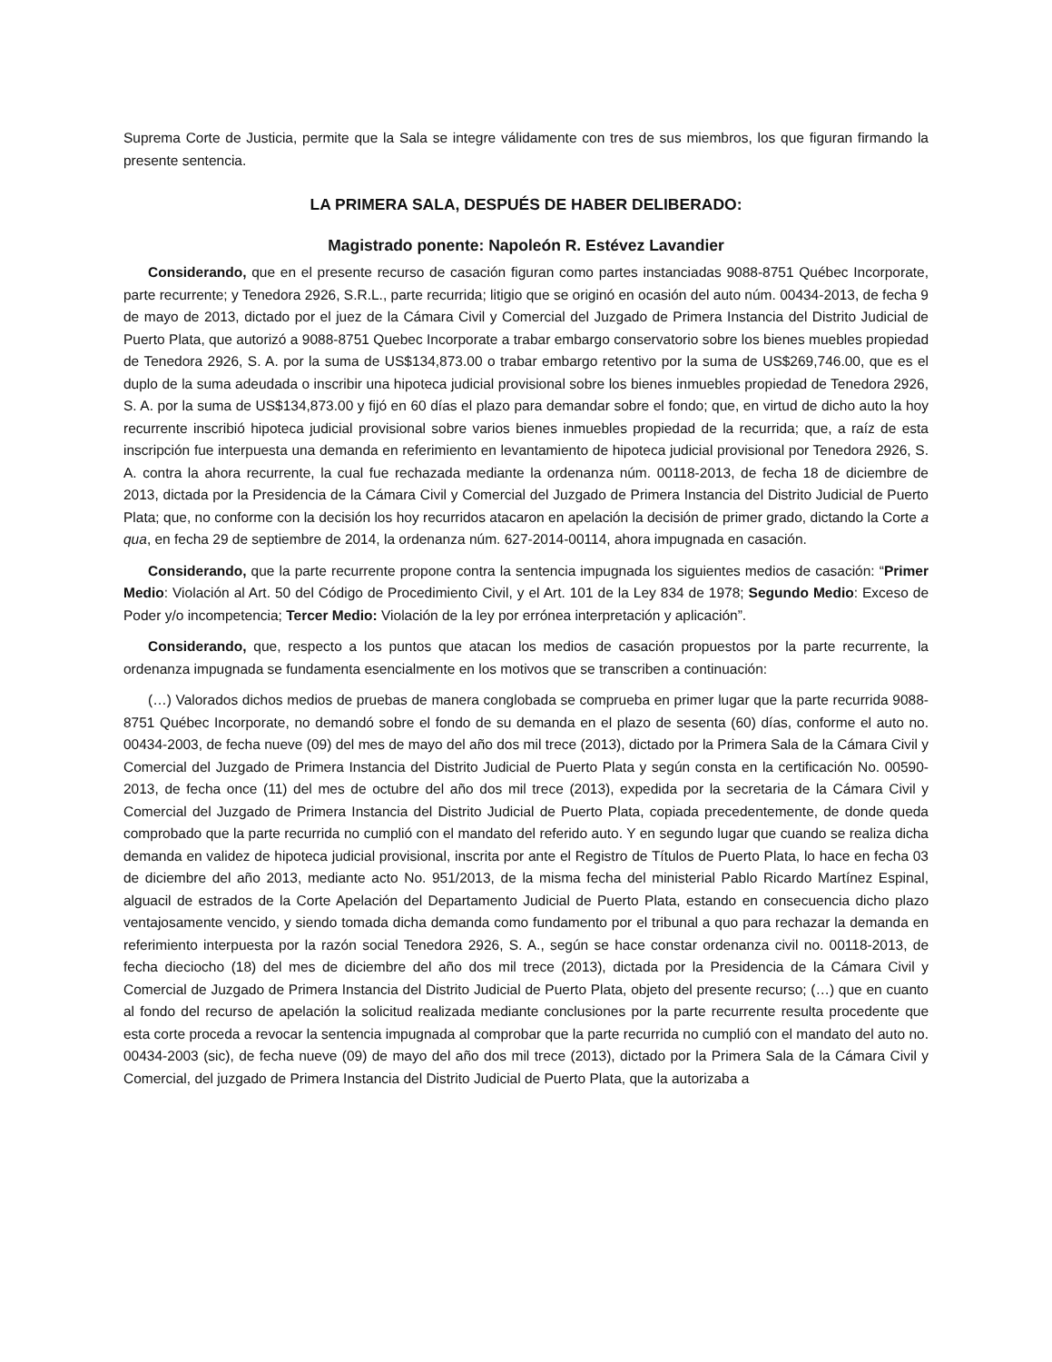Suprema Corte de Justicia, permite que la Sala se integre válidamente con tres de sus miembros, los que figuran firmando la presente sentencia.
LA PRIMERA SALA, DESPUÉS DE HABER DELIBERADO:
Magistrado ponente: Napoleón R. Estévez Lavandier
Considerando, que en el presente recurso de casación figuran como partes instanciadas 9088-8751 Québec Incorporate, parte recurrente; y Tenedora 2926, S.R.L., parte recurrida; litigio que se originó en ocasión del auto núm. 00434-2013, de fecha 9 de mayo de 2013, dictado por el juez de la Cámara Civil y Comercial del Juzgado de Primera Instancia del Distrito Judicial de Puerto Plata, que autorizó a 9088-8751 Quebec Incorporate a trabar embargo conservatorio sobre los bienes muebles propiedad de Tenedora 2926, S. A. por la suma de US$134,873.00 o trabar embargo retentivo por la suma de US$269,746.00, que es el duplo de la suma adeudada o inscribir una hipoteca judicial provisional sobre los bienes inmuebles propiedad de Tenedora 2926, S. A. por la suma de US$134,873.00 y fijó en 60 días el plazo para demandar sobre el fondo; que, en virtud de dicho auto la hoy recurrente inscribió hipoteca judicial provisional sobre varios bienes inmuebles propiedad de la recurrida; que, a raíz de esta inscripción fue interpuesta una demanda en referimiento en levantamiento de hipoteca judicial provisional por Tenedora 2926, S. A. contra la ahora recurrente, la cual fue rechazada mediante la ordenanza núm. 00118-2013, de fecha 18 de diciembre de 2013, dictada por la Presidencia de la Cámara Civil y Comercial del Juzgado de Primera Instancia del Distrito Judicial de Puerto Plata; que, no conforme con la decisión los hoy recurridos atacaron en apelación la decisión de primer grado, dictando la Corte a qua, en fecha 29 de septiembre de 2014, la ordenanza núm. 627-2014-00114, ahora impugnada en casación.
Considerando, que la parte recurrente propone contra la sentencia impugnada los siguientes medios de casación: “Primer Medio: Violación al Art. 50 del Código de Procedimiento Civil, y el Art. 101 de la Ley 834 de 1978; Segundo Medio: Exceso de Poder y/o incompetencia; Tercer Medio: Violación de la ley por errónea interpretación y aplicación”.
Considerando, que, respecto a los puntos que atacan los medios de casación propuestos por la parte recurrente, la ordenanza impugnada se fundamenta esencialmente en los motivos que se transcriben a continuación:
(…) Valorados dichos medios de pruebas de manera conglobada se comprueba en primer lugar que la parte recurrida 9088-8751 Québec Incorporate, no demandó sobre el fondo de su demanda en el plazo de sesenta (60) días, conforme el auto no. 00434-2003, de fecha nueve (09) del mes de mayo del año dos mil trece (2013), dictado por la Primera Sala de la Cámara Civil y Comercial del Juzgado de Primera Instancia del Distrito Judicial de Puerto Plata y según consta en la certificación No. 00590-2013, de fecha once (11) del mes de octubre del año dos mil trece (2013), expedida por la secretaria de la Cámara Civil y Comercial del Juzgado de Primera Instancia del Distrito Judicial de Puerto Plata, copiada precedentemente, de donde queda comprobado que la parte recurrida no cumplió con el mandato del referido auto. Y en segundo lugar que cuando se realiza dicha demanda en validez de hipoteca judicial provisional, inscrita por ante el Registro de Títulos de Puerto Plata, lo hace en fecha 03 de diciembre del año 2013, mediante acto No. 951/2013, de la misma fecha del ministerial Pablo Ricardo Martínez Espinal, alguacil de estrados de la Corte Apelación del Departamento Judicial de Puerto Plata, estando en consecuencia dicho plazo ventajosamente vencido, y siendo tomada dicha demanda como fundamento por el tribunal a quo para rechazar la demanda en referimiento interpuesta por la razón social Tenedora 2926, S. A., según se hace constar ordenanza civil no. 00118-2013, de fecha dieciocho (18) del mes de diciembre del año dos mil trece (2013), dictada por la Presidencia de la Cámara Civil y Comercial de Juzgado de Primera Instancia del Distrito Judicial de Puerto Plata, objeto del presente recurso; (…) que en cuanto al fondo del recurso de apelación la solicitud realizada mediante conclusiones por la parte recurrente resulta procedente que esta corte proceda a revocar la sentencia impugnada al comprobar que la parte recurrida no cumplió con el mandato del auto no. 00434-2003 (sic), de fecha nueve (09) de mayo del año dos mil trece (2013), dictado por la Primera Sala de la Cámara Civil y Comercial, del juzgado de Primera Instancia del Distrito Judicial de Puerto Plata, que la autorizaba a